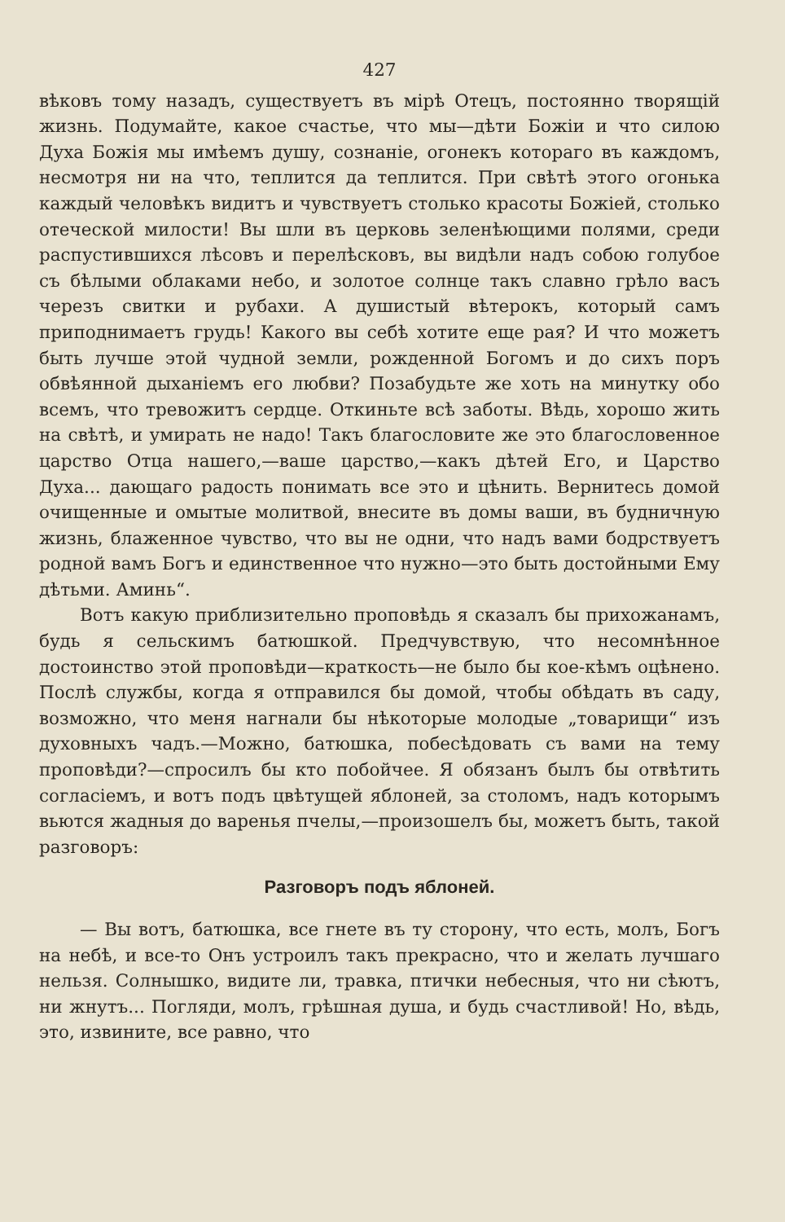427
вѣковъ тому назадъ, существуетъ въ мірѣ Отецъ, постоянно творящій жизнь. Подумайте, какое счастье, что мы—дѣти Божіи и что силою Духа Божія мы имѣемъ душу, сознаніе, огонекъ котораго въ каждомъ, несмотря ни на что, теплится да теплится. При свѣтѣ этого огонька каждый человѣкъ видитъ и чувствуетъ столько красоты Божіей, столько отеческой милости! Вы шли въ церковь зеленѣющими полями, среди распустившихся лѣсовъ и перелѣсковъ, вы видѣли надъ собою голубое съ бѣлыми облаками небо, и золотое солнце такъ славно грѣло васъ черезъ свитки и рубахи. А душистый вѣтерокъ, который самъ приподнимаетъ грудь! Какого вы себѣ хотите еще рая? И что можетъ быть лучше этой чудной земли, рожденной Богомъ и до сихъ поръ обвѣянной дыханіемъ его любви? Позабудьте же хоть на минутку обо всемъ, что тревожитъ сердце. Откиньте всѣ заботы. Вѣдь, хорошо жить на свѣтѣ, и умирать не надо! Такъ благословите же это благословенное царство Отца нашего,—ваше царство,—какъ дѣтей Его, и Царство Духа... дающаго радость понимать все это и цѣнить. Вернитесь домой очищенные и омытые молитвой, внесите въ домы ваши, въ будничную жизнь, блаженное чувство, что вы не одни, что надъ вами бодрствуетъ родной вамъ Богъ и единственное что нужно—это быть достойными Ему дѣтьми. Аминь“.
Вотъ какую приблизительно проповѣдь я сказалъ бы прихожанамъ, будь я сельскимъ батюшкой. Предчувствую, что несомнѣнное достоинство этой проповѣди—краткость—не было бы кое-кѣмъ оцѣнено. Послѣ службы, когда я отправился бы домой, чтобы обѣдать въ саду, возможно, что меня нагнали бы нѣкоторые молодые „товарищи“ изъ духовныхъ чадъ.—Можно, батюшка, побесѣдовать съ вами на тему проповѣди?—спросилъ бы кто побойчее. Я обязанъ былъ бы отвѣтить согласіемъ, и вотъ подъ цвѣтущей яблоней, за столомъ, надъ которымъ вьются жадныя до варенья пчелы,—произошелъ бы, можетъ быть, такой разговоръ:
Разговоръ подъ яблоней.
— Вы вотъ, батюшка, все гнете въ ту сторону, что есть, молъ, Богъ на небѣ, и все-то Онъ устроилъ такъ прекрасно, что и желать лучшаго нельзя. Солнышко, видите ли, травка, птички небесныя, что ни сѣютъ, ни жнутъ... Погляди, молъ, грѣшная душа, и будь счастливой! Но, вѣдь, это, извините, все равно, что